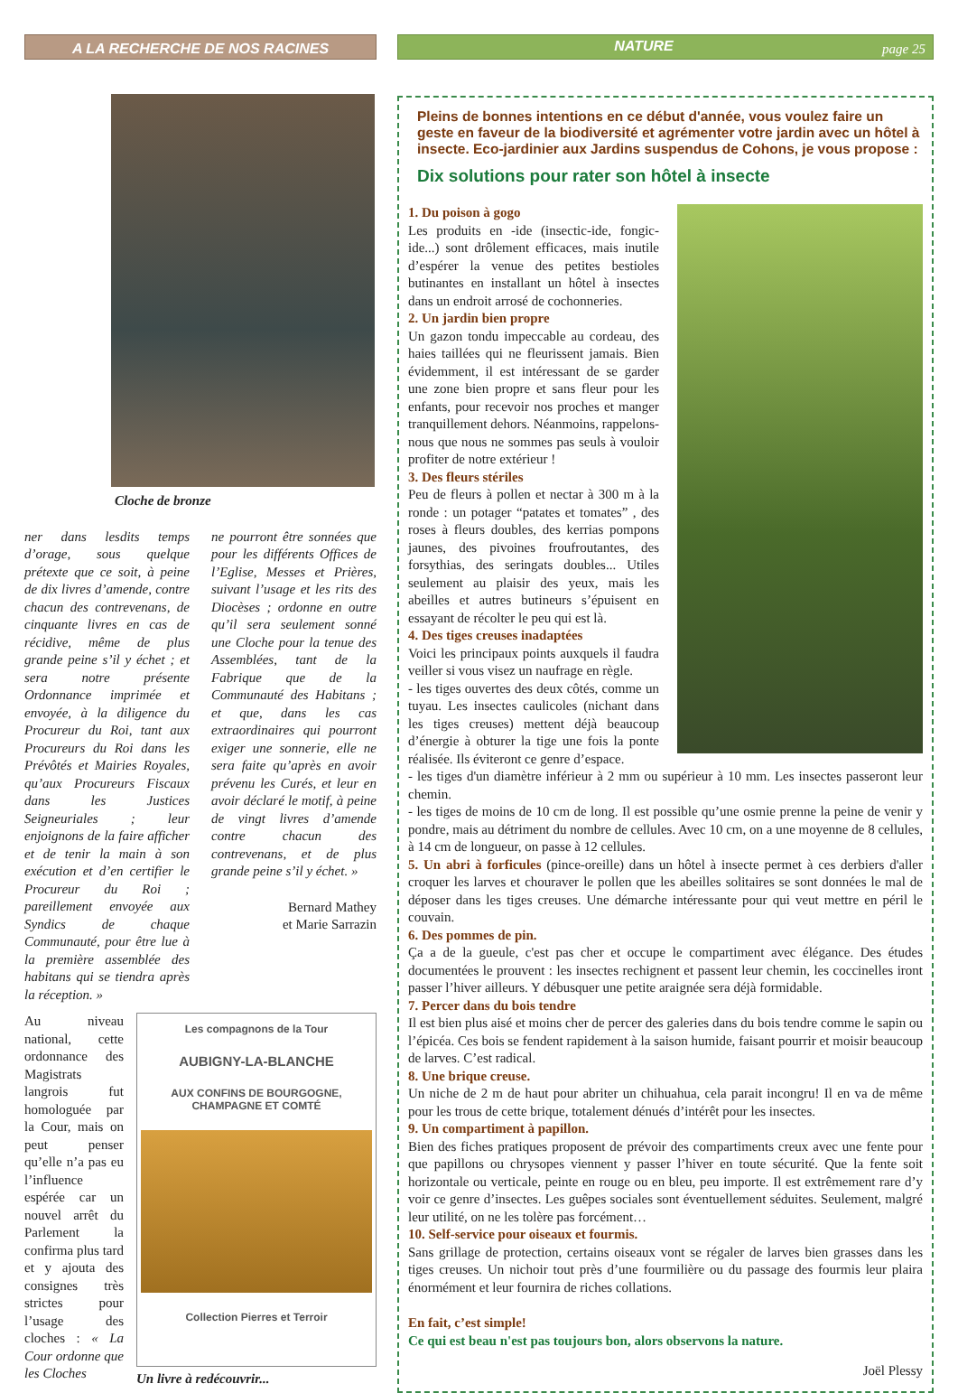A LA RECHERCHE DE NOS RACINES
Cloche de bronze
ner dans lesdits temps d’orage, sous quelque prétexte que ce soit, à peine de dix livres d’amende, contre chacun des contrevenans, de cinquante livres en cas de récidive, même de plus grande peine s’il y échet ; et sera notre présente Ordonnance imprimée et envoyée, à la diligence du Procureur du Roi, tant aux Procureurs du Roi dans les Prévôtés et Mairies Royales, qu’aux Procureurs Fiscaux dans les Justices Seigneuriales ; leur enjoignons de la faire afficher et de tenir la main à son exécution et d’en certifier le Procureur du Roi ; pareillement envoyée aux Syndics de chaque Communauté, pour être lue à la première assemblée des habitans qui se tiendra après la réception. »
ne pourront être sonnées que pour les différents Offices de l’Eglise, Messes et Prières, suivant l’usage et les rits des Diocèses ; ordonne en outre qu’il sera seulement sonné une Cloche pour la tenue des Assemblées, tant de la Fabrique que de la Communauté des Habitans ; et que, dans les cas extraordinaires qui pourront exiger une sonnerie, elle ne sera faite qu’après en avoir prévenu les Curés, et leur en avoir déclaré le motif, à peine de vingt livres d’amende contre chacun des contrevenans, et de plus grande peine s’il y échet. »
Bernard Mathey
et Marie Sarrazin
Au niveau national, cette ordonnance des Magistrats langrois fut homologuée par la Cour, mais on peut penser qu’elle n’a pas eu l’influence espérée car un nouvel arrêt du Parlement la confirma plus tard et y ajouta des consignes très strictes pour l’usage des cloches : « La Cour ordonne que les Cloches
Les compagnons de la Tour
AUBIGNY-LA-BLANCHE
AUX CONFINS DE BOURGOGNE,
CHAMPAGNE ET COMTÉ
Collection Pierres et Terroir
Un livre à redécouvrir...
NATURE page 25
Pleins de bonnes intentions en ce début d'année, vous voulez faire un geste en faveur de la biodiversité et agrémenter votre jardin avec un hôtel à insecte. Eco-jardinier aux Jardins suspendus de Cohons, je vous propose :
Dix solutions pour rater son hôtel à insecte
1. Du poison à gogo
Les produits en -ide (insectic-ide, fongic-ide...) sont drôlement efficaces, mais inutile d’espérer la venue des petites bestioles butinantes en installant un hôtel à insectes dans un endroit arrosé de cochonneries.
2. Un jardin bien propre
Un gazon tondu impeccable au cordeau, des haies taillées qui ne fleurissent jamais. Bien évidemment, il est intéressant de se garder une zone bien propre et sans fleur pour les enfants, pour recevoir nos proches et manger tranquillement dehors. Néanmoins, rappelons-nous que nous ne sommes pas seuls à vouloir profiter de notre extérieur !
3. Des fleurs stériles
Peu de fleurs à pollen et nectar à 300 m à la ronde : un potager “patates et tomates” , des roses à fleurs doubles, des kerrias pompons jaunes, des pivoines froufroutantes, des forsythias, des seringats doubles... Utiles seulement au plaisir des yeux, mais les abeilles et autres butineurs s’épuisent en essayant de récolter le peu qui est là.
4. Des tiges creuses inadaptées
Voici les principaux points auxquels il faudra veiller si vous visez un naufrage en règle.
- les tiges ouvertes des deux côtés, comme un tuyau. Les insectes caulicoles (nichant dans les tiges creuses) mettent déjà beaucoup d’énergie à obturer la tige une fois la ponte réalisée. Ils éviteront ce genre d’espace.
- les tiges d'un diamètre inférieur à 2 mm ou supérieur à 10 mm. Les insectes passeront leur chemin.
- les tiges de moins de 10 cm de long. Il est possible qu’une osmie prenne la peine de venir y pondre, mais au détriment du nombre de cellules. Avec 10 cm, on a une moyenne de 8 cellules, à 14 cm de longueur, on passe à 12 cellules.
5. Un abri à forficules (pince-oreille) dans un hôtel à insecte permet à ces derbiers d'aller croquer les larves et chouraver le pollen que les abeilles solitaires se sont données le mal de déposer dans les tiges creuses. Une démarche intéressante pour qui veut mettre en péril le couvain.
6. Des pommes de pin.
Ça a de la gueule, c'est pas cher et occupe le compartiment avec élégance. Des études documentées le prouvent : les insectes rechignent et passent leur chemin, les coccinelles iront passer l’hiver ailleurs. Y débusquer une petite araignée sera déjà formidable.
7. Percer dans du bois tendre
Il est bien plus aisé et moins cher de percer des galeries dans du bois tendre comme le sapin ou l’épicéa. Ces bois se fendent rapidement à la saison humide, faisant pourrir et moisir beaucoup de larves. C’est radical.
8. Une brique creuse.
Un niche de 2 m de haut pour abriter un chihuahua, cela parait incongru! Il en va de même pour les trous de cette brique, totalement dénués d’intérêt pour les insectes.
9. Un compartiment à papillon.
Bien des fiches pratiques proposent de prévoir des compartiments creux avec une fente pour que papillons ou chrysopes viennent y passer l’hiver en toute sécurité. Que la fente soit horizontale ou verticale, peinte en rouge ou en bleu, peu importe. Il est extrêmement rare d’y voir ce genre d’insectes. Les guêpes sociales sont éventuellement séduites. Seulement, malgré leur utilité, on ne les tolère pas forcément…
10. Self-service pour oiseaux et fourmis.
Sans grillage de protection, certains oiseaux vont se régaler de larves bien grasses dans les tiges creuses. Un nichoir tout près d’une fourmilière ou du passage des fourmis leur plaira énormément et leur fournira de riches collations.
En fait, c’est simple!
Ce qui est beau n'est pas toujours bon, alors observons la nature.
Joël Plessy